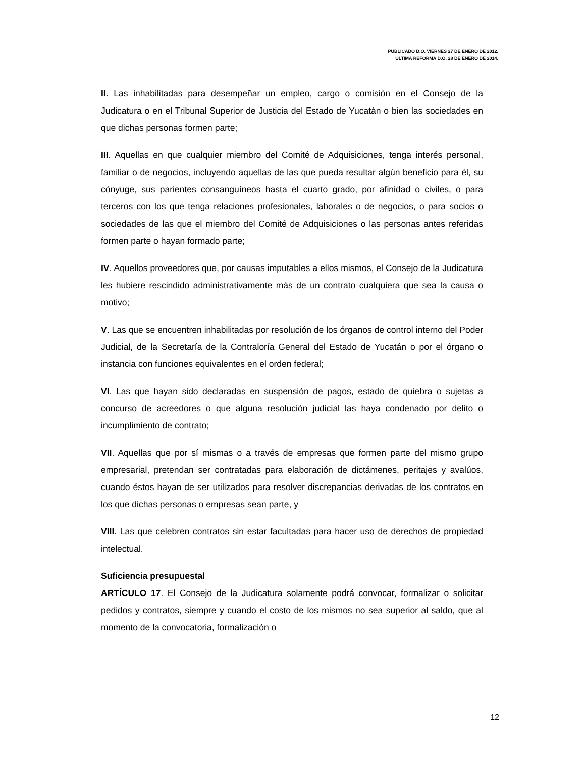PUBLICADO D.O. VIERNES 27 DE ENERO DE 2012.
ÚLTIMA REFORMA D.O. 28 DE ENERO DE 2014.
II. Las inhabilitadas para desempeñar un empleo, cargo o comisión en el Consejo de la Judicatura o en el Tribunal Superior de Justicia del Estado de Yucatán o bien las sociedades en que dichas personas formen parte;
III. Aquellas en que cualquier miembro del Comité de Adquisiciones, tenga interés personal, familiar o de negocios, incluyendo aquellas de las que pueda resultar algún beneficio para él, su cónyuge, sus parientes consanguíneos hasta el cuarto grado, por afinidad o civiles, o para terceros con los que tenga relaciones profesionales, laborales o de negocios, o para socios o sociedades de las que el miembro del Comité de Adquisiciones o las personas antes referidas formen parte o hayan formado parte;
IV. Aquellos proveedores que, por causas imputables a ellos mismos, el Consejo de la Judicatura les hubiere rescindido administrativamente más de un contrato cualquiera que sea la causa o motivo;
V. Las que se encuentren inhabilitadas por resolución de los órganos de control interno del Poder Judicial, de la Secretaría de la Contraloría General del Estado de Yucatán o por el órgano o instancia con funciones equivalentes en el orden federal;
VI. Las que hayan sido declaradas en suspensión de pagos, estado de quiebra o sujetas a concurso de acreedores o que alguna resolución judicial las haya condenado por delito o incumplimiento de contrato;
VII. Aquellas que por sí mismas o a través de empresas que formen parte del mismo grupo empresarial, pretendan ser contratadas para elaboración de dictámenes, peritajes y avalúos, cuando éstos hayan de ser utilizados para resolver discrepancias derivadas de los contratos en los que dichas personas o empresas sean parte, y
VIII. Las que celebren contratos sin estar facultadas para hacer uso de derechos de propiedad intelectual.
Suficiencia presupuestal
ARTÍCULO 17. El Consejo de la Judicatura solamente podrá convocar, formalizar o solicitar pedidos y contratos, siempre y cuando el costo de los mismos no sea superior al saldo, que al momento de la convocatoria, formalización o
12